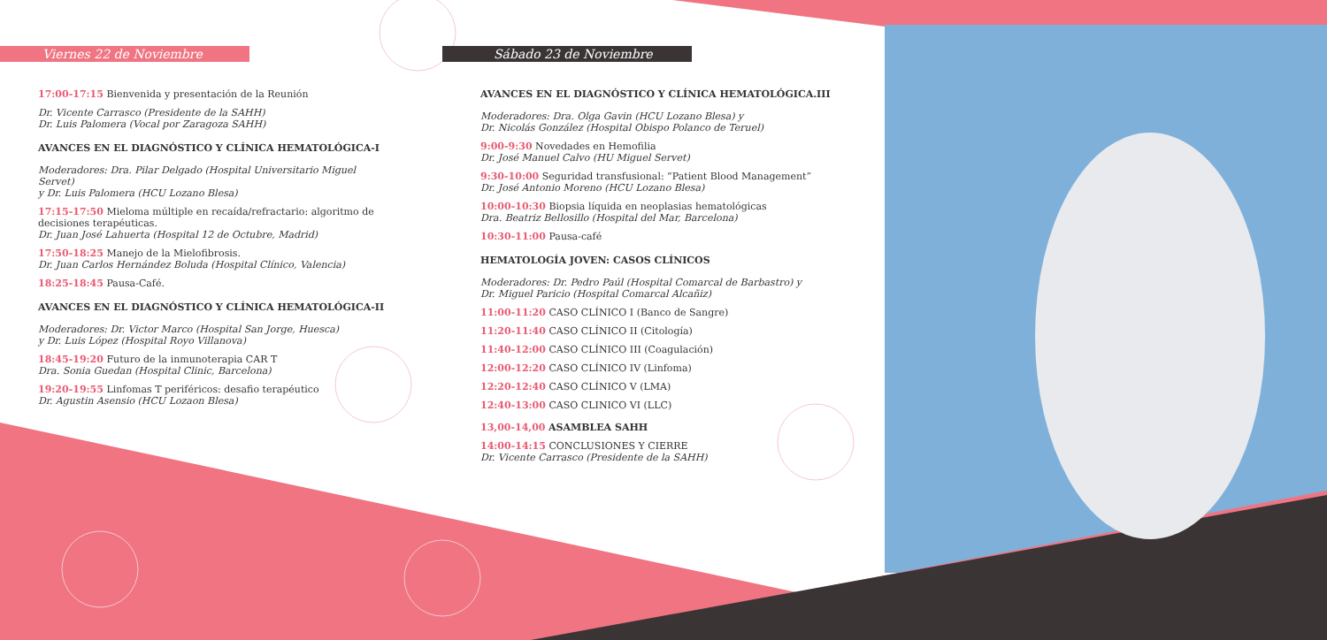Viernes 22 de Noviembre
17:00-17:15 Bienvenida y presentación de la Reunión
Dr. Vicente Carrasco (Presidente de la SAHH)
Dr. Luis Palomera (Vocal por Zaragoza SAHH)
AVANCES EN EL DIAGNÓSTICO Y CLÍNICA HEMATOLÓGICA-I
Moderadores: Dra. Pilar Delgado (Hospital Universitario Miguel Servet)
y Dr. Luis Palomera (HCU Lozano Blesa)
17:15-17:50 Mieloma múltiple en recaída/refractario: algoritmo de decisiones terapéuticas.
Dr. Juan José Lahuerta (Hospital 12 de Octubre, Madrid)
17:50-18:25 Manejo de la Mielofibrosis.
Dr. Juan Carlos Hernández Boluda (Hospital Clínico, Valencia)
18:25-18:45 Pausa-Café.
AVANCES EN EL DIAGNÓSTICO Y CLÍNICA HEMATOLÓGICA-II
Moderadores: Dr. Victor Marco (Hospital San Jorge, Huesca)
y Dr. Luis López (Hospital Royo Villanova)
18:45-19:20 Futuro de la inmunoterapia CAR T
Dra. Sonia Guedan (Hospital Clinic, Barcelona)
19:20-19:55 Linfomas T periféricos: desafio terapéutico
Dr. Agustin Asensio (HCU Lozaon Blesa)
Sábado 23 de Noviembre
AVANCES EN EL DIAGNÓSTICO Y CLÍNICA HEMATOLÓGICA.III
Moderadores: Dra. Olga Gavin (HCU Lozano Blesa) y
Dr. Nicolás González (Hospital Obispo Polanco de Teruel)
9:00-9:30 Novedades en Hemofilia
Dr. José Manuel Calvo (HU Miguel Servet)
9:30-10:00 Seguridad transfusional: “Patient Blood Management”
Dr. José Antonio Moreno (HCU Lozano Blesa)
10:00-10:30 Biopsia líquida en neoplasias hematológicas
Dra. Beatriz Bellosillo (Hospital del Mar, Barcelona)
10:30-11:00 Pausa-café
HEMATOLOGÍA JOVEN: CASOS CLÍNICOS
Moderadores: Dr. Pedro Paúl (Hospital Comarcal de Barbastro) y
Dr. Miguel Paricio (Hospital Comarcal Alcañiz)
11:00-11:20 CASO CLÍNICO I (Banco de Sangre)
11:20-11:40 CASO CLÍNICO II (Citología)
11:40-12:00 CASO CLÍNICO III (Coagulación)
12:00-12:20 CASO CLÍNICO IV (Linfoma)
12:20-12:40 CASO CLÍNICO V (LMA)
12:40-13:00 CASO CLINICO VI (LLC)
13,00-14,00 ASAMBLEA SAHH
14:00-14:15 CONCLUSIONES Y CIERRE
Dr. Vicente Carrasco (Presidente de la SAHH)